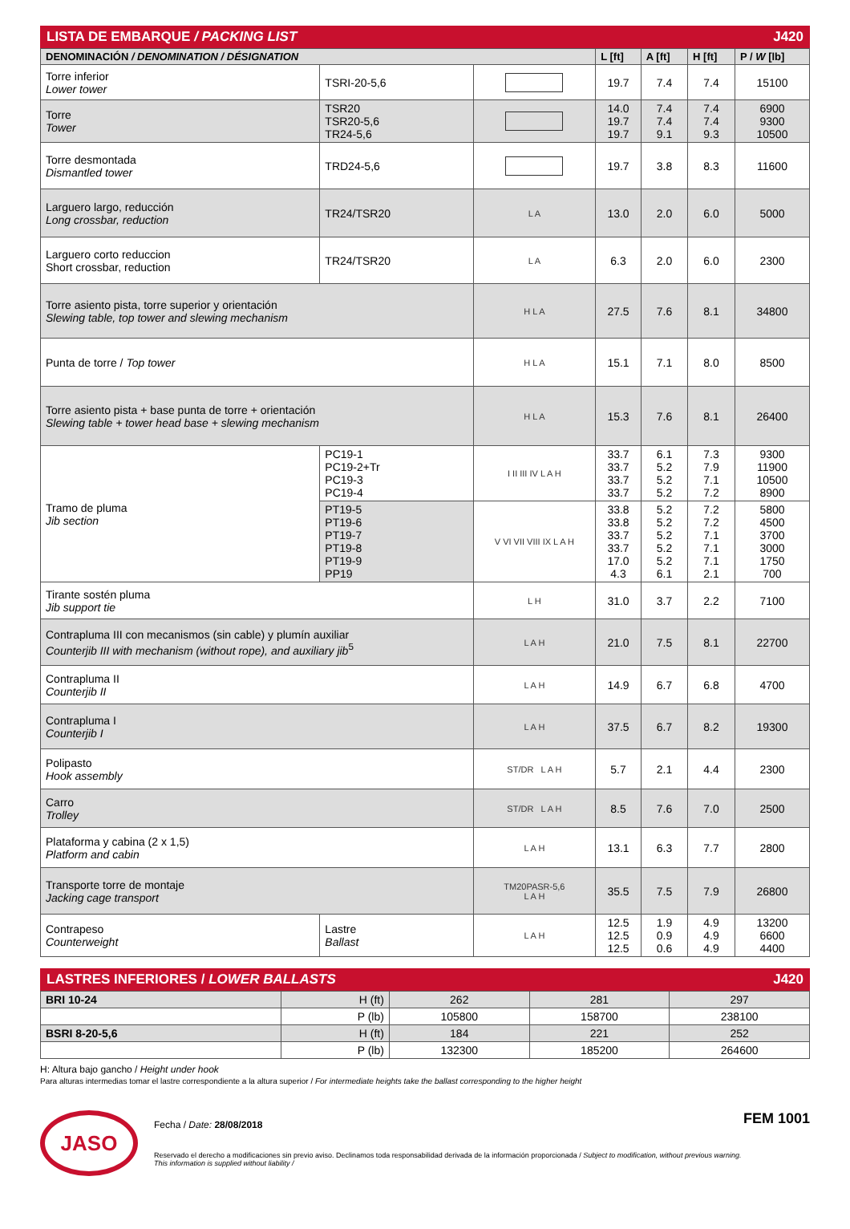LISTA DE EMBARQUE / PACKING LIST J420
| DENOMINACIÓN / DENOMINATION / DÉSIGNATION | | | L [ft] | A [ft] | H [ft] | P / W [lb] |
| --- | --- | --- | --- | --- | --- | --- |
| Torre inferior Lower tower | TSRI-20-5,6 | | 19.7 | 7.4 | 7.4 | 15100 |
| Torre Tower | TSR20 TSR20-5,6 TR24-5,6 | | 14.0 19.7 19.7 | 7.4 7.4 9.1 | 7.4 7.4 9.3 | 6900 9300 10500 |
| Torre desmontada Dismantled tower | TRD24-5,6 | | 19.7 | 3.8 | 8.3 | 11600 |
| Larguero largo, reducción Long crossbar, reduction | TR24/TSR20 | L A | 13.0 | 2.0 | 6.0 | 5000 |
| Larguero corto reduccion Short crossbar, reduction | TR24/TSR20 | L A | 6.3 | 2.0 | 6.0 | 2300 |
| Torre asiento pista, torre superior y orientación Slewing table, top tower and slewing mechanism | | H L A | 27.5 | 7.6 | 8.1 | 34800 |
| Punta de torre / Top tower | | H L A | 15.1 | 7.1 | 8.0 | 8500 |
| Torre asiento pista + base punta de torre + orientación Slewing table + tower head base + slewing mechanism | | H L A | 15.3 | 7.6 | 8.1 | 26400 |
| Tramo de pluma Jib section | PC19-1 PC19-2+Tr PC19-3 PC19-4 | I II III IV L A H | 33.7 33.7 33.7 33.7 | 6.1 5.2 5.2 5.2 | 7.3 7.9 7.1 7.2 | 9300 11900 10500 8900 |
| | PT19-5 PT19-6 PT19-7 PT19-8 PT19-9 PP19 | V VI VII VIII IX L A H | 33.8 33.8 33.7 33.7 17.0 4.3 | 5.2 5.2 5.2 5.2 5.2 6.1 | 7.2 7.2 7.1 7.1 7.1 2.1 | 5800 4500 3700 3000 1750 700 |
| Tirante sostén pluma Jib support tie | | L H | 31.0 | 3.7 | 2.2 | 7100 |
| Contrapluma III con mecanismos (sin cable) y plumín auxiliar Counterjib III with mechanism (without rope), and auxiliary jib<sup>5</sup> | | L A H | 21.0 | 7.5 | 8.1 | 22700 |
| Contrapluma II Counterjib II | | L A H | 14.9 | 6.7 | 6.8 | 4700 |
| Contrapluma I Counterjib I | | L A H | 37.5 | 6.7 | 8.2 | 19300 |
| Polipasto Hook assembly | | ST/DR L A H | 5.7 | 2.1 | 4.4 | 2300 |
| Carro Trolley | | ST/DR L A H | 8.5 | 7.6 | 7.0 | 2500 |
| Plataforma y cabina (2 x 1,5) Platform and cabin | | L A H | 13.1 | 6.3 | 7.7 | 2800 |
| Transporte torre de montaje Jacking cage transport | | TM20PASR-5,6 L A H | 35.5 | 7.5 | 7.9 | 26800 |
| Contrapeso Counterweight | Lastre Ballast | L A H | 12.5 12.5 12.5 | 1.9 0.9 0.6 | 4.9 4.9 4.9 | 13200 6600 4400 |
LASTRES INFERIORES / LOWER BALLASTS J420
| BRI 10-24 | H (ft) | 262 | 281 | 297 |
| | P (lb) | 105800 | 158700 | 238100 |
| BSRI 8-20-5,6 | H (ft) | 184 | 221 | 252 |
| | P (lb) | 132300 | 185200 | 264600 |
H: Altura bajo gancho / Height under hook
Para alturas intermedias tomar el lastre correspondiente a la altura superior / For intermediate heights take the ballast corresponding to the higher height
JASO
Fecha / Date: 28/08/2018
Reservado el derecho a modificaciones sin previo aviso. Declinamos toda responsabilidad derivada de la información proporcionada / Subject to modification, without previous warning. This information is supplied without liability /
FEM 1001